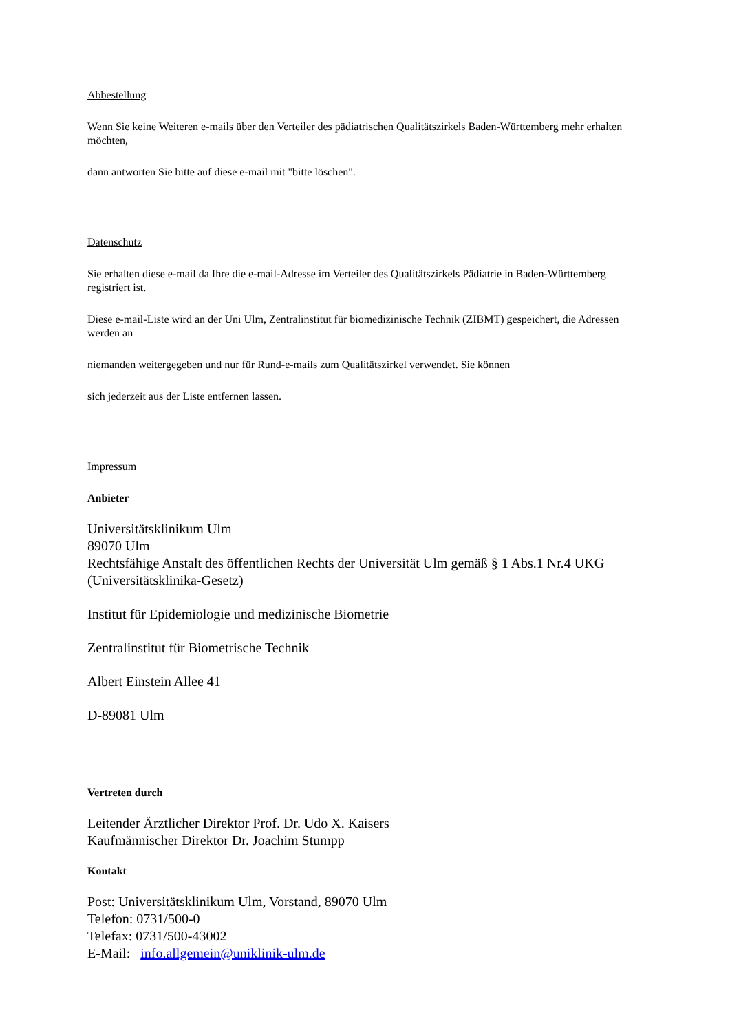Abbestellung
Wenn Sie keine Weiteren e-mails über den Verteiler des pädiatrischen Qualitätszirkels Baden-Württemberg mehr erhalten möchten,
dann antworten Sie bitte auf diese e-mail mit "bitte löschen".
Datenschutz
Sie erhalten diese e-mail da Ihre die e-mail-Adresse im Verteiler des Qualitätszirkels Pädiatrie in Baden-Württemberg registriert ist.
Diese e-mail-Liste wird an der Uni Ulm, Zentralinstitut für biomedizinische Technik (ZIBMT) gespeichert, die Adressen werden an
niemanden weitergegeben und nur für Rund-e-mails zum Qualitätszirkel verwendet. Sie können
sich jederzeit aus der Liste entfernen lassen.
Impressum
Anbieter
Universitätsklinikum Ulm
89070 Ulm
Rechtsfähige Anstalt des öffentlichen Rechts der Universität Ulm gemäß § 1 Abs.1 Nr.4 UKG (Universitätsklinika-Gesetz)
Institut für Epidemiologie und medizinische Biometrie
Zentralinstitut für Biometrische Technik
Albert Einstein Allee 41
D-89081 Ulm
Vertreten durch
Leitender Ärztlicher Direktor Prof. Dr. Udo X. Kaisers
Kaufmännischer Direktor Dr. Joachim Stumpp
Kontakt
Post: Universitätsklinikum Ulm, Vorstand, 89070 Ulm
Telefon: 0731/500-0
Telefax: 0731/500-43002
E-Mail: info.allgemein@uniklinik-ulm.de